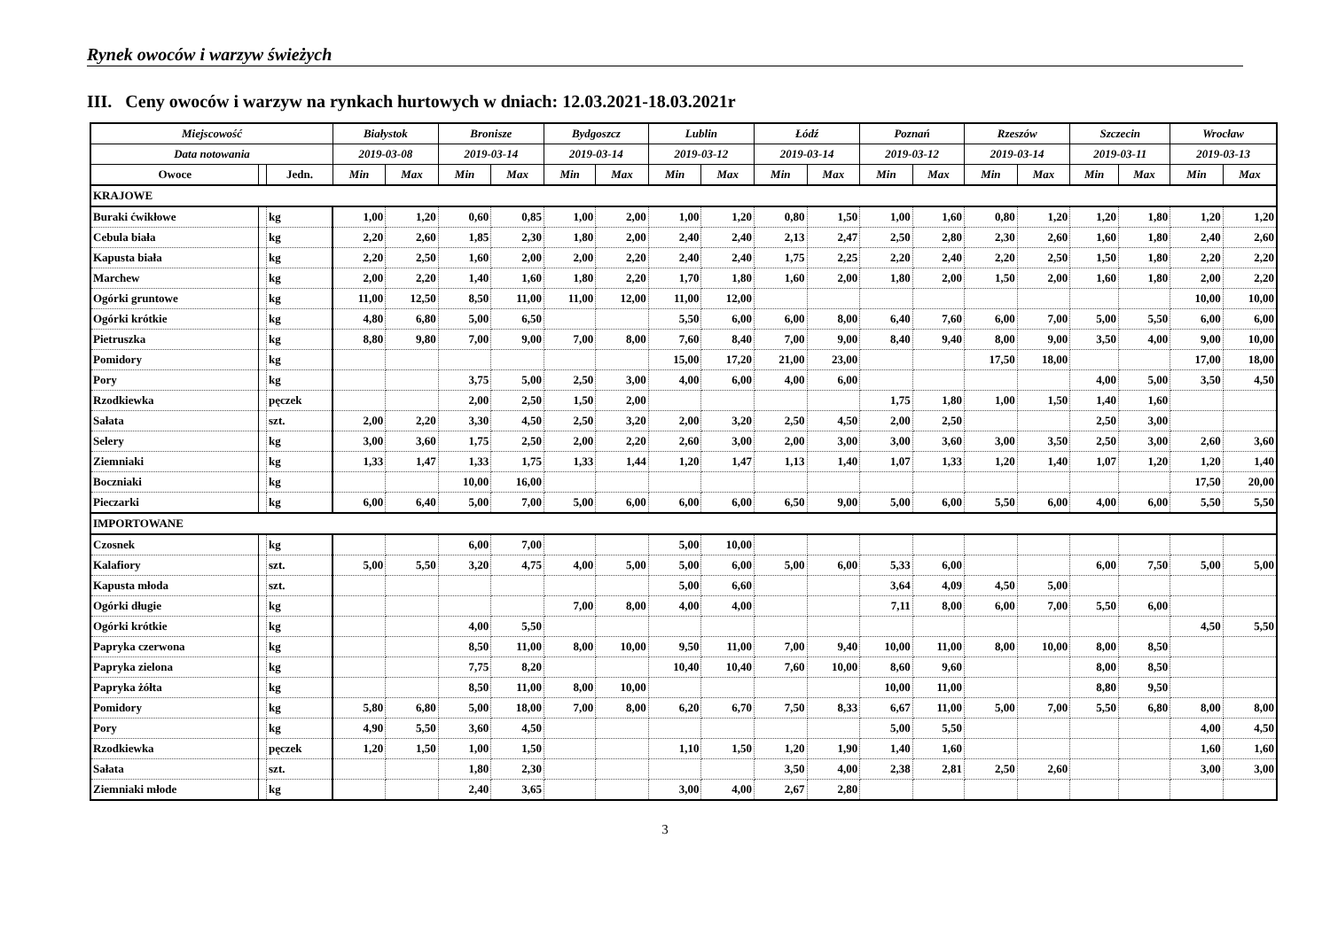Rynek owoców i warzyw świeżych
III. Ceny owoców i warzyw na rynkach hurtowych w dniach: 12.03.2021-18.03.2021r
| Miejscowość | | | Białystok | | Bronisze | | Bydgoszcz | | Lublin | | Łódź | | Poznań | | Rzeszów | | Szczecin | | Wrocław | |
| --- | --- | --- | --- | --- | --- | --- | --- | --- | --- | --- | --- | --- | --- | --- | --- | --- | --- | --- | --- | --- |
| Data notowania | | | 2019-03-08 | | 2019-03-14 | | 2019-03-14 | | 2019-03-12 | | 2019-03-14 | | 2019-03-12 | | 2019-03-14 | | 2019-03-11 | | 2019-03-13 | |
| Owoce | | Jedn. | Min | Max | Min | Max | Min | Max | Min | Max | Min | Max | Min | Max | Min | Max | Min | Max | Min | Max |
| KRAJOWE | | | | | | | | | | | | | | | | | | | | |
| Buraki ćwikłowe | | kg | 1,00 | 1,20 | 0,60 | 0,85 | 1,00 | 2,00 | 1,00 | 1,20 | 0,80 | 1,50 | 1,00 | 1,60 | 0,80 | 1,20 | 1,20 | 1,80 | 1,20 | 1,20 |
| Cebula biała | | kg | 2,20 | 2,60 | 1,85 | 2,30 | 1,80 | 2,00 | 2,40 | 2,40 | 2,13 | 2,47 | 2,50 | 2,80 | 2,30 | 2,60 | 1,60 | 1,80 | 2,40 | 2,60 |
| Kapusta biała | | kg | 2,20 | 2,50 | 1,60 | 2,00 | 2,00 | 2,20 | 2,40 | 2,40 | 1,75 | 2,25 | 2,20 | 2,40 | 2,20 | 2,50 | 1,50 | 1,80 | 2,20 | 2,20 |
| Marchew | | kg | 2,00 | 2,20 | 1,40 | 1,60 | 1,80 | 2,20 | 1,70 | 1,80 | 1,60 | 2,00 | 1,80 | 2,00 | 1,50 | 2,00 | 1,60 | 1,80 | 2,00 | 2,20 |
| Ogórki gruntowe | | kg | 11,00 | 12,50 | 8,50 | 11,00 | 11,00 | 12,00 | 11,00 | 12,00 | | | | | | | | | 10,00 | 10,00 |
| Ogórki krótkie | | kg | 4,80 | 6,80 | 5,00 | 6,50 | | | 5,50 | 6,00 | 6,00 | 8,00 | 6,40 | 7,60 | 6,00 | 7,00 | 5,00 | 5,50 | 6,00 | 6,00 |
| Pietruszka | | kg | 8,80 | 9,80 | 7,00 | 9,00 | 7,00 | 8,00 | 7,60 | 8,40 | 7,00 | 9,00 | 8,40 | 9,40 | 8,00 | 9,00 | 3,50 | 4,00 | 9,00 | 10,00 |
| Pomidory | | kg | | | | | | | 15,00 | 17,20 | 21,00 | 23,00 | | | 17,50 | 18,00 | | | 17,00 | 18,00 |
| Pory | | kg | | | 3,75 | 5,00 | 2,50 | 3,00 | 4,00 | 6,00 | 4,00 | 6,00 | | | | | 4,00 | 5,00 | 3,50 | 4,50 |
| Rzodkiewka | | pęczek | | | 2,00 | 2,50 | 1,50 | 2,00 | | | | | 1,75 | 1,80 | 1,00 | 1,50 | 1,40 | 1,60 | | |
| Sałata | | szt. | 2,00 | 2,20 | 3,30 | 4,50 | 2,50 | 3,20 | 2,00 | 3,20 | 2,50 | 4,50 | 2,00 | 2,50 | | | 2,50 | 3,00 | | |
| Selery | | kg | 3,00 | 3,60 | 1,75 | 2,50 | 2,00 | 2,20 | 2,60 | 3,00 | 2,00 | 3,00 | 3,00 | 3,60 | 3,00 | 3,50 | 2,50 | 3,00 | 2,60 | 3,60 |
| Ziemniaki | | kg | 1,33 | 1,47 | 1,33 | 1,75 | 1,33 | 1,44 | 1,20 | 1,47 | 1,13 | 1,40 | 1,07 | 1,33 | 1,20 | 1,40 | 1,07 | 1,20 | 1,20 | 1,40 |
| Boczniaki | | kg | | | 10,00 | 16,00 | | | | | | | | | | | | | 17,50 | 20,00 |
| Pieczarki | | kg | 6,00 | 6,40 | 5,00 | 7,00 | 5,00 | 6,00 | 6,00 | 6,00 | 6,50 | 9,00 | 5,00 | 6,00 | 5,50 | 6,00 | 4,00 | 6,00 | 5,50 | 5,50 |
| IMPORTOWANE | | | | | | | | | | | | | | | | | | | | |
| Czosnek | | kg | | | 6,00 | 7,00 | | | 5,00 | 10,00 | | | | | | | | | | |
| Kalafiory | | szt. | 5,00 | 5,50 | 3,20 | 4,75 | 4,00 | 5,00 | 5,00 | 6,00 | 5,00 | 6,00 | 5,33 | 6,00 | | | 6,00 | 7,50 | 5,00 | 5,00 |
| Kapusta młoda | | szt. | | | | | | | 5,00 | 6,60 | | | 3,64 | 4,09 | 4,50 | 5,00 | | | | |
| Ogórki długie | | kg | | | | | 7,00 | 8,00 | 4,00 | 4,00 | | | 7,11 | 8,00 | 6,00 | 7,00 | 5,50 | 6,00 | | |
| Ogórki krótkie | | kg | | | 4,00 | 5,50 | | | | | | | | | | | | | 4,50 | 5,50 |
| Papryka czerwona | | kg | | | 8,50 | 11,00 | 8,00 | 10,00 | 9,50 | 11,00 | 7,00 | 9,40 | 10,00 | 11,00 | 8,00 | 10,00 | 8,00 | 8,50 | | |
| Papryka zielona | | kg | | | 7,75 | 8,20 | | | 10,40 | 10,40 | 7,60 | 10,00 | 8,60 | 9,60 | | | 8,00 | 8,50 | | |
| Papryka żółta | | kg | | | 8,50 | 11,00 | 8,00 | 10,00 | | | | | 10,00 | 11,00 | | | 8,80 | 9,50 | | |
| Pomidory | | kg | 5,80 | 6,80 | 5,00 | 18,00 | 7,00 | 8,00 | 6,20 | 6,70 | 7,50 | 8,33 | 6,67 | 11,00 | 5,00 | 7,00 | 5,50 | 6,80 | 8,00 | 8,00 |
| Pory | | kg | 4,90 | 5,50 | 3,60 | 4,50 | | | | | | | 5,00 | 5,50 | | | | | 4,00 | 4,50 |
| Rzodkiewka | | pęczek | 1,20 | 1,50 | 1,00 | 1,50 | | | 1,10 | 1,50 | 1,20 | 1,90 | 1,40 | 1,60 | | | | | 1,60 | 1,60 |
| Sałata | | szt. | | | 1,80 | 2,30 | | | | | 3,50 | 4,00 | 2,38 | 2,81 | 2,50 | 2,60 | | | 3,00 | 3,00 |
| Ziemniaki młode | | kg | | | 2,40 | 3,65 | | | 3,00 | 4,00 | 2,67 | 2,80 | | | | | | | | |
3